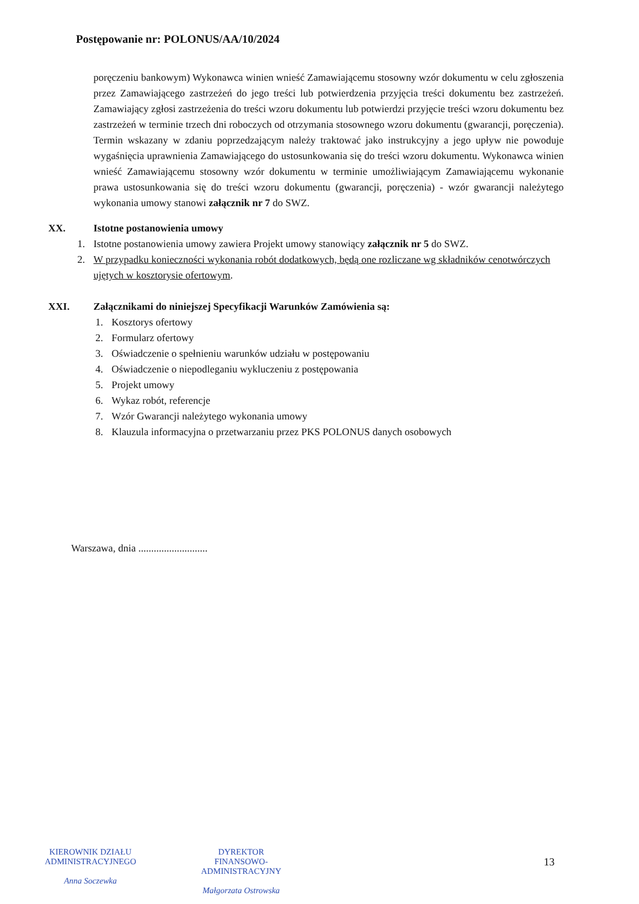Postępowanie nr: POLONUS/AA/10/2024
poręczeniu bankowym) Wykonawca winien wnieść Zamawiającemu stosowny wzór dokumentu w celu zgłoszenia przez Zamawiającego zastrzeżeń do jego treści lub potwierdzenia przyjęcia treści dokumentu bez zastrzeżeń. Zamawiający zgłosi zastrzeżenia do treści wzoru dokumentu lub potwierdzi przyjęcie treści wzoru dokumentu bez zastrzeżeń w terminie trzech dni roboczych od otrzymania stosownego wzoru dokumentu (gwarancji, poręczenia). Termin wskazany w zdaniu poprzedzającym należy traktować jako instrukcyjny a jego upływ nie powoduje wygaśnięcia uprawnienia Zamawiającego do ustosunkowania się do treści wzoru dokumentu. Wykonawca winien wnieść Zamawiającemu stosowny wzór dokumentu w terminie umożliwiającym Zamawiającemu wykonanie prawa ustosunkowania się do treści wzoru dokumentu (gwarancji, poręczenia) - wzór gwarancji należytego wykonania umowy stanowi załącznik nr 7 do SWZ.
XX. Istotne postanowienia umowy
1. Istotne postanowienia umowy zawiera Projekt umowy stanowiący załącznik nr 5 do SWZ.
2. W przypadku konieczności wykonania robót dodatkowych, będą one rozliczane wg składników cenotwórczych ujętych w kosztorysie ofertowym.
XXI. Załącznikami do niniejszej Specyfikacji Warunków Zamówienia są:
1. Kosztorys ofertowy
2. Formularz ofertowy
3. Oświadczenie o spełnieniu warunków udziału w postępowaniu
4. Oświadczenie o niepodleganiu wykluczeniu z postępowania
5. Projekt umowy
6. Wykaz robót, referencje
7. Wzór Gwarancji należytego wykonania umowy
8. Klauzula informacyjna o przetwarzaniu przez PKS POLONUS danych osobowych
Warszawa, dnia ...........................
KIEROWNIK DZIAŁU
ADMINISTRACYJNEGO
Anna Soczewka
DYREKTOR
FINANSOWO-ADMINISTRACYJNY
Małgorzata Ostrowska
13